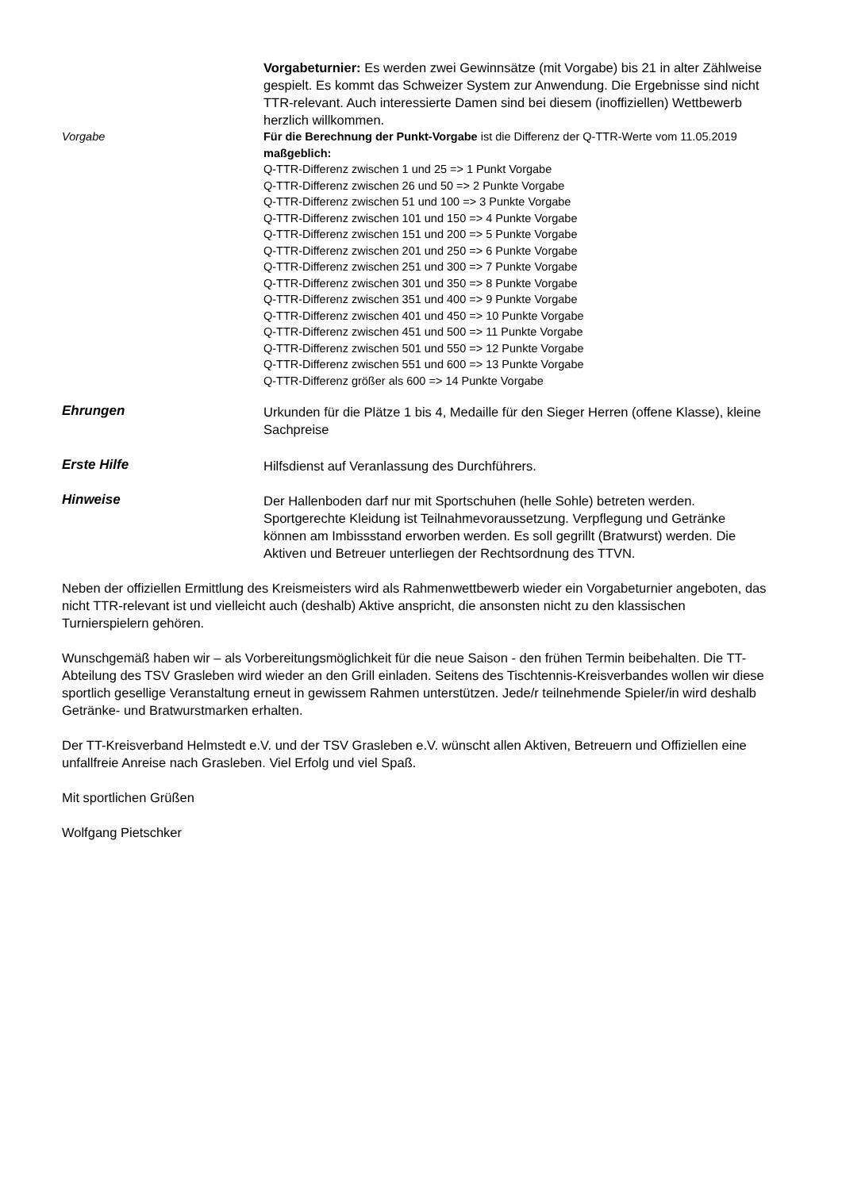Vorgabeturnier: Es werden zwei Gewinnsätze (mit Vorgabe) bis 21 in alter Zählweise gespielt. Es kommt das Schweizer System zur Anwendung. Die Ergebnisse sind nicht TTR-relevant. Auch interessierte Damen sind bei diesem (inoffiziellen) Wettbewerb herzlich willkommen.
Vorgabe Für die Berechnung der Punkt-Vorgabe ist die Differenz der Q-TTR-Werte vom 11.05.2019 maßgeblich:
Q-TTR-Differenz zwischen 1 und 25 => 1 Punkt Vorgabe
Q-TTR-Differenz zwischen 26 und 50 => 2 Punkte Vorgabe
Q-TTR-Differenz zwischen 51 und 100 => 3 Punkte Vorgabe
Q-TTR-Differenz zwischen 101 und 150 => 4 Punkte Vorgabe
Q-TTR-Differenz zwischen 151 und 200 => 5 Punkte Vorgabe
Q-TTR-Differenz zwischen 201 und 250 => 6 Punkte Vorgabe
Q-TTR-Differenz zwischen 251 und 300 => 7 Punkte Vorgabe
Q-TTR-Differenz zwischen 301 und 350 => 8 Punkte Vorgabe
Q-TTR-Differenz zwischen 351 und 400 => 9 Punkte Vorgabe
Q-TTR-Differenz zwischen 401 und 450 => 10 Punkte Vorgabe
Q-TTR-Differenz zwischen 451 und 500 => 11 Punkte Vorgabe
Q-TTR-Differenz zwischen 501 und 550 => 12 Punkte Vorgabe
Q-TTR-Differenz zwischen 551 und 600 => 13 Punkte Vorgabe
Q-TTR-Differenz größer als 600 => 14 Punkte Vorgabe
Ehrungen
Urkunden für die Plätze 1 bis 4, Medaille für den Sieger Herren (offene Klasse), kleine Sachpreise
Erste Hilfe
Hilfsdienst auf Veranlassung des Durchführers.
Hinweise
Der Hallenboden darf nur mit Sportschuhen (helle Sohle) betreten werden. Sportgerechte Kleidung ist Teilnahmevoraussetzung. Verpflegung und Getränke können am Imbissstand erworben werden. Es soll gegrillt (Bratwurst) werden. Die Aktiven und Betreuer unterliegen der Rechtsordnung des TTVN.
Neben der offiziellen Ermittlung des Kreismeisters wird als Rahmenwettbewerb wieder ein Vorgabeturnier angeboten, das nicht TTR-relevant ist und vielleicht auch (deshalb) Aktive anspricht, die ansonsten nicht zu den klassischen Turnierspielern gehören.
Wunschgemäß haben wir – als Vorbereitungsmöglichkeit für die neue Saison - den frühen Termin beibehalten. Die TT-Abteilung des TSV Grasleben wird wieder an den Grill einladen. Seitens des Tischtennis-Kreisverbandes wollen wir diese sportlich gesellige Veranstaltung erneut in gewissem Rahmen unterstützen. Jede/r teilnehmende Spieler/in wird deshalb Getränke- und Bratwurstmarken erhalten.
Der TT-Kreisverband Helmstedt e.V. und der TSV Grasleben e.V. wünscht allen Aktiven, Betreuern und Offiziellen eine unfallfreie Anreise nach Grasleben. Viel Erfolg und viel Spaß.
Mit sportlichen Grüßen
Wolfgang Pietschker